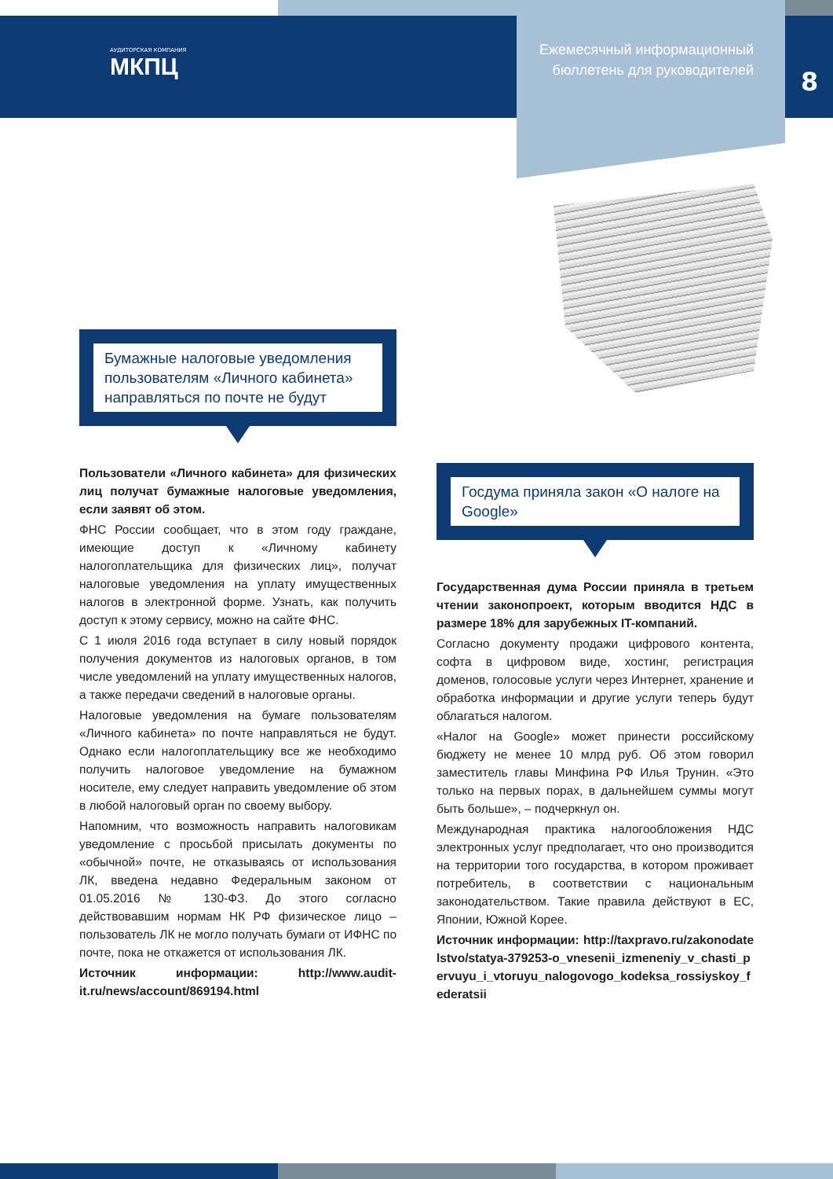АУДИТОРСКАЯ КОМПАНИЯ
МКПЦ
Ежемесячный информационный бюллетень для руководителей
8
Бумажные налоговые уведомления пользователям «Личного кабинета» направляться по почте не будут
Пользователи «Личного кабинета» для физических лиц получат бумажные налоговые уведомления, если заявят об этом.
ФНС России сообщает, что в этом году граждане, имеющие доступ к «Личному кабинету налогоплательщика для физических лиц», получат налоговые уведомления на уплату имущественных налогов в электронной форме. Узнать, как получить доступ к этому сервису, можно на сайте ФНС.
С 1 июля 2016 года вступает в силу новый порядок получения документов из налоговых органов, в том числе уведомлений на уплату имущественных налогов, а также передачи сведений в налоговые органы.
Налоговые уведомления на бумаге пользователям «Личного кабинета» по почте направляться не будут. Однако если налогоплательщику все же необходимо получить налоговое уведомление на бумажном носителе, ему следует направить уведомление об этом в любой налоговый орган по своему выбору.
Напомним, что возможность направить налоговикам уведомление с просьбой присылать документы по «обычной» почте, не отказываясь от использования ЛК, введена недавно Федеральным законом от 01.05.2016 № 130-ФЗ. До этого согласно действовавшим нормам НК РФ физическое лицо – пользователь ЛК не могло получать бумаги от ИФНС по почте, пока не откажется от использования ЛК.
Источник информации: http://www.audit-it.ru/news/account/869194.html
Госдума приняла закон «О налоге на Google»
Государственная дума России приняла в третьем чтении законопроект, которым вводится НДС в размере 18% для зарубежных IT-компаний.
Согласно документу продажи цифрового контента, софта в цифровом виде, хостинг, регистрация доменов, голосовые услуги через Интернет, хранение и обработка информации и другие услуги теперь будут облагаться налогом.
«Налог на Google» может принести российскому бюджету не менее 10 млрд руб. Об этом говорил заместитель главы Минфина РФ Илья Трунин. «Это только на первых порах, в дальнейшем суммы могут быть больше», – подчеркнул он.
Международная практика налогообложения НДС электронных услуг предполагает, что оно производится на территории того государства, в котором проживает потребитель, в соответствии с национальным законодательством. Такие правила действуют в ЕС, Японии, Южной Корее.
Источник информации: http://taxpravo.ru/zakonodatelstvo/statya-379253-o_vnesenii_izmeneniy_v_chasti_pervuyu_i_vtoruyu_nalogovogo_kodeksa_rossiyskoy_federatsii